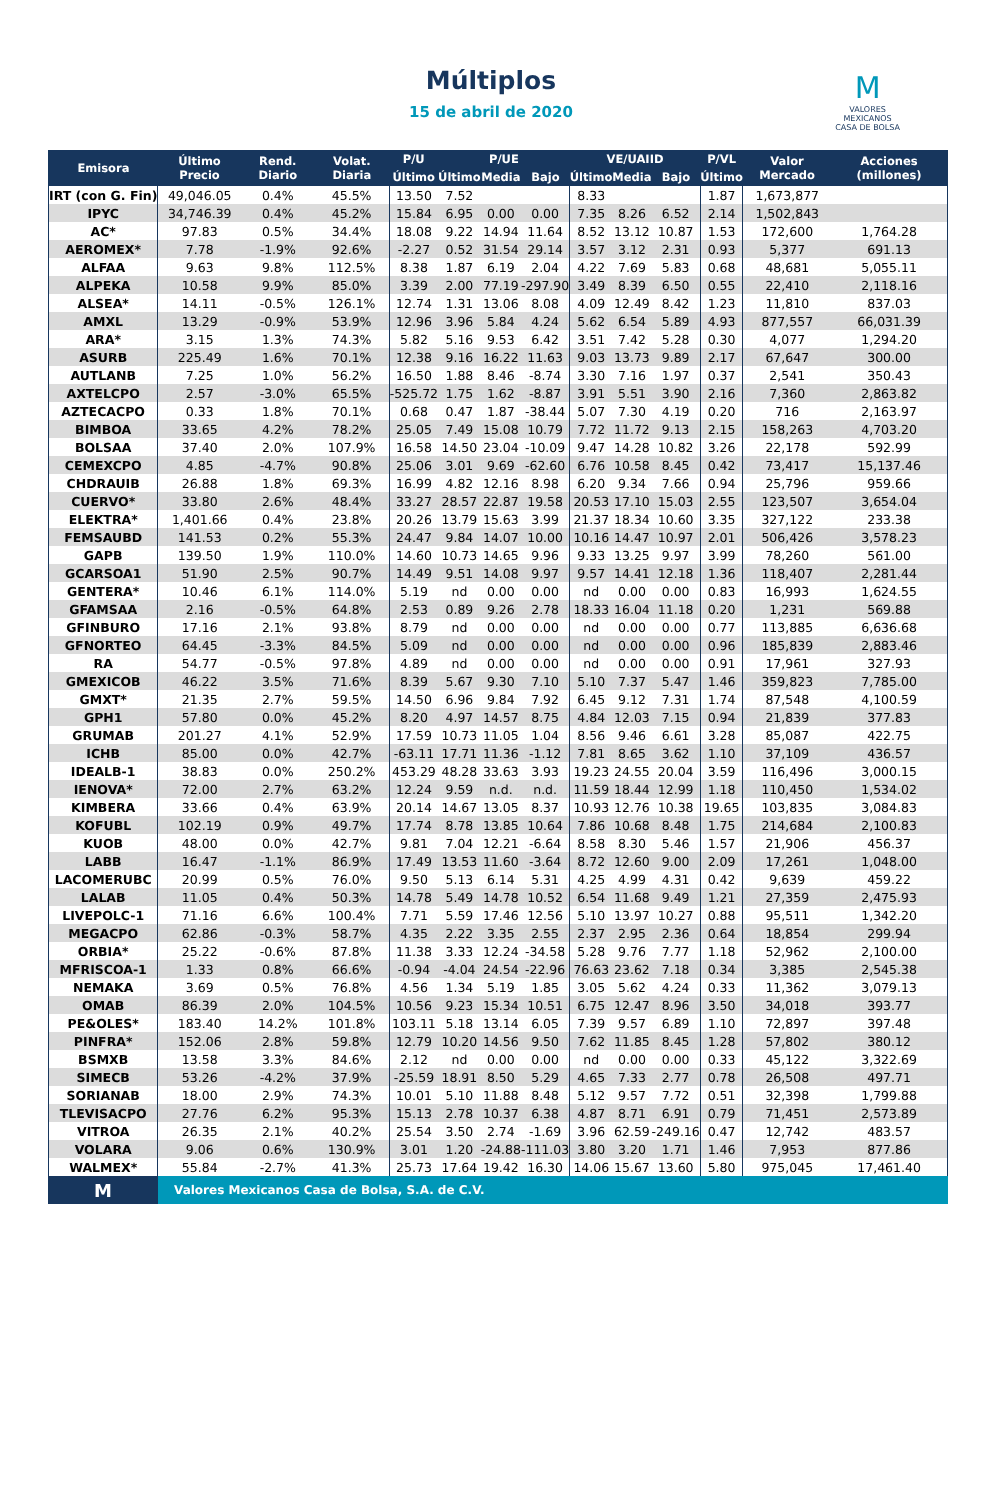Múltiplos
15 de abril de 2020
M
VALORES
MEXICANOS
CASA DE BOLSA
| Emisora | Último Precio | Rend. Diario | Volat. Diaria | P/U | P/UE | | | VE/UAIID | | | P/VL | Valor Mercado | Acciones (millones) |
| --- | --- | --- | --- | --- | --- | --- | --- | --- | --- | --- | --- | --- | --- |
| | | | | Último | Último | Media | Bajo | Último | Media | Bajo | Último | | |
| IRT (con G. Fin) | 49,046.05 | 0.4% | 45.5% | 13.50 | 7.52 | | | 8.33 | | | 1.87 | 1,673,877 | |
| IPYC | 34,746.39 | 0.4% | 45.2% | 15.84 | 6.95 | 0.00 | 0.00 | 7.35 | 8.26 | 6.52 | 2.14 | 1,502,843 | |
| AC* | 97.83 | 0.5% | 34.4% | 18.08 | 9.22 | 14.94 | 11.64 | 8.52 | 13.12 | 10.87 | 1.53 | 172,600 | 1,764.28 |
| AEROMEX* | 7.78 | -1.9% | 92.6% | -2.27 | 0.52 | 31.54 | 29.14 | 3.57 | 3.12 | 2.31 | 0.93 | 5,377 | 691.13 |
| ALFAA | 9.63 | 9.8% | 112.5% | 8.38 | 1.87 | 6.19 | 2.04 | 4.22 | 7.69 | 5.83 | 0.68 | 48,681 | 5,055.11 |
| ALPEKA | 10.58 | 9.9% | 85.0% | 3.39 | 2.00 | 77.19 | -297.90 | 3.49 | 8.39 | 6.50 | 0.55 | 22,410 | 2,118.16 |
| ALSEA* | 14.11 | -0.5% | 126.1% | 12.74 | 1.31 | 13.06 | 8.08 | 4.09 | 12.49 | 8.42 | 1.23 | 11,810 | 837.03 |
| AMXL | 13.29 | -0.9% | 53.9% | 12.96 | 3.96 | 5.84 | 4.24 | 5.62 | 6.54 | 5.89 | 4.93 | 877,557 | 66,031.39 |
| ARA* | 3.15 | 1.3% | 74.3% | 5.82 | 5.16 | 9.53 | 6.42 | 3.51 | 7.42 | 5.28 | 0.30 | 4,077 | 1,294.20 |
| ASURB | 225.49 | 1.6% | 70.1% | 12.38 | 9.16 | 16.22 | 11.63 | 9.03 | 13.73 | 9.89 | 2.17 | 67,647 | 300.00 |
| AUTLANB | 7.25 | 1.0% | 56.2% | 16.50 | 1.88 | 8.46 | -8.74 | 3.30 | 7.16 | 1.97 | 0.37 | 2,541 | 350.43 |
| AXTELCPO | 2.57 | -3.0% | 65.5% | -525.72 | 1.75 | 1.62 | -8.87 | 3.91 | 5.51 | 3.90 | 2.16 | 7,360 | 2,863.82 |
| AZTECACPO | 0.33 | 1.8% | 70.1% | 0.68 | 0.47 | 1.87 | -38.44 | 5.07 | 7.30 | 4.19 | 0.20 | 716 | 2,163.97 |
| BIMBOA | 33.65 | 4.2% | 78.2% | 25.05 | 7.49 | 15.08 | 10.79 | 7.72 | 11.72 | 9.13 | 2.15 | 158,263 | 4,703.20 |
| BOLSAA | 37.40 | 2.0% | 107.9% | 16.58 | 14.50 | 23.04 | -10.09 | 9.47 | 14.28 | 10.82 | 3.26 | 22,178 | 592.99 |
| CEMEXCPO | 4.85 | -4.7% | 90.8% | 25.06 | 3.01 | 9.69 | -62.60 | 6.76 | 10.58 | 8.45 | 0.42 | 73,417 | 15,137.46 |
| CHDRAUIB | 26.88 | 1.8% | 69.3% | 16.99 | 4.82 | 12.16 | 8.98 | 6.20 | 9.34 | 7.66 | 0.94 | 25,796 | 959.66 |
| CUERVO* | 33.80 | 2.6% | 48.4% | 33.27 | 28.57 | 22.87 | 19.58 | 20.53 | 17.10 | 15.03 | 2.55 | 123,507 | 3,654.04 |
| ELEKTRA* | 1,401.66 | 0.4% | 23.8% | 20.26 | 13.79 | 15.63 | 3.99 | 21.37 | 18.34 | 10.60 | 3.35 | 327,122 | 233.38 |
| FEMSAUBD | 141.53 | 0.2% | 55.3% | 24.47 | 9.84 | 14.07 | 10.00 | 10.16 | 14.47 | 10.97 | 2.01 | 506,426 | 3,578.23 |
| GAPB | 139.50 | 1.9% | 110.0% | 14.60 | 10.73 | 14.65 | 9.96 | 9.33 | 13.25 | 9.97 | 3.99 | 78,260 | 561.00 |
| GCARSOA1 | 51.90 | 2.5% | 90.7% | 14.49 | 9.51 | 14.08 | 9.97 | 9.57 | 14.41 | 12.18 | 1.36 | 118,407 | 2,281.44 |
| GENTERA* | 10.46 | 6.1% | 114.0% | 5.19 | nd | 0.00 | 0.00 | nd | 0.00 | 0.00 | 0.83 | 16,993 | 1,624.55 |
| GFAMSAA | 2.16 | -0.5% | 64.8% | 2.53 | 0.89 | 9.26 | 2.78 | 18.33 | 16.04 | 11.18 | 0.20 | 1,231 | 569.88 |
| GFINBURO | 17.16 | 2.1% | 93.8% | 8.79 | nd | 0.00 | 0.00 | nd | 0.00 | 0.00 | 0.77 | 113,885 | 6,636.68 |
| GFNORTEO | 64.45 | -3.3% | 84.5% | 5.09 | nd | 0.00 | 0.00 | nd | 0.00 | 0.00 | 0.96 | 185,839 | 2,883.46 |
| RA | 54.77 | -0.5% | 97.8% | 4.89 | nd | 0.00 | 0.00 | nd | 0.00 | 0.00 | 0.91 | 17,961 | 327.93 |
| GMEXICOB | 46.22 | 3.5% | 71.6% | 8.39 | 5.67 | 9.30 | 7.10 | 5.10 | 7.37 | 5.47 | 1.46 | 359,823 | 7,785.00 |
| GMXT* | 21.35 | 2.7% | 59.5% | 14.50 | 6.96 | 9.84 | 7.92 | 6.45 | 9.12 | 7.31 | 1.74 | 87,548 | 4,100.59 |
| GPH1 | 57.80 | 0.0% | 45.2% | 8.20 | 4.97 | 14.57 | 8.75 | 4.84 | 12.03 | 7.15 | 0.94 | 21,839 | 377.83 |
| GRUMAB | 201.27 | 4.1% | 52.9% | 17.59 | 10.73 | 11.05 | 1.04 | 8.56 | 9.46 | 6.61 | 3.28 | 85,087 | 422.75 |
| ICHB | 85.00 | 0.0% | 42.7% | -63.11 | 17.71 | 11.36 | -1.12 | 7.81 | 8.65 | 3.62 | 1.10 | 37,109 | 436.57 |
| IDEALB-1 | 38.83 | 0.0% | 250.2% | 453.29 | 48.28 | 33.63 | 3.93 | 19.23 | 24.55 | 20.04 | 3.59 | 116,496 | 3,000.15 |
| IENOVA* | 72.00 | 2.7% | 63.2% | 12.24 | 9.59 | n.d. | n.d. | 11.59 | 18.44 | 12.99 | 1.18 | 110,450 | 1,534.02 |
| KIMBERA | 33.66 | 0.4% | 63.9% | 20.14 | 14.67 | 13.05 | 8.37 | 10.93 | 12.76 | 10.38 | 19.65 | 103,835 | 3,084.83 |
| KOFUBL | 102.19 | 0.9% | 49.7% | 17.74 | 8.78 | 13.85 | 10.64 | 7.86 | 10.68 | 8.48 | 1.75 | 214,684 | 2,100.83 |
| KUOB | 48.00 | 0.0% | 42.7% | 9.81 | 7.04 | 12.21 | -6.64 | 8.58 | 8.30 | 5.46 | 1.57 | 21,906 | 456.37 |
| LABB | 16.47 | -1.1% | 86.9% | 17.49 | 13.53 | 11.60 | -3.64 | 8.72 | 12.60 | 9.00 | 2.09 | 17,261 | 1,048.00 |
| LACOMERUBC | 20.99 | 0.5% | 76.0% | 9.50 | 5.13 | 6.14 | 5.31 | 4.25 | 4.99 | 4.31 | 0.42 | 9,639 | 459.22 |
| LALAB | 11.05 | 0.4% | 50.3% | 14.78 | 5.49 | 14.78 | 10.52 | 6.54 | 11.68 | 9.49 | 1.21 | 27,359 | 2,475.93 |
| LIVEPOLC-1 | 71.16 | 6.6% | 100.4% | 7.71 | 5.59 | 17.46 | 12.56 | 5.10 | 13.97 | 10.27 | 0.88 | 95,511 | 1,342.20 |
| MEGACPO | 62.86 | -0.3% | 58.7% | 4.35 | 2.22 | 3.35 | 2.55 | 2.37 | 2.95 | 2.36 | 0.64 | 18,854 | 299.94 |
| ORBIA* | 25.22 | -0.6% | 87.8% | 11.38 | 3.33 | 12.24 | -34.58 | 5.28 | 9.76 | 7.77 | 1.18 | 52,962 | 2,100.00 |
| MFRISCOA-1 | 1.33 | 0.8% | 66.6% | -0.94 | -4.04 | 24.54 | -22.96 | 76.63 | 23.62 | 7.18 | 0.34 | 3,385 | 2,545.38 |
| NEMAKA | 3.69 | 0.5% | 76.8% | 4.56 | 1.34 | 5.19 | 1.85 | 3.05 | 5.62 | 4.24 | 0.33 | 11,362 | 3,079.13 |
| OMAB | 86.39 | 2.0% | 104.5% | 10.56 | 9.23 | 15.34 | 10.51 | 6.75 | 12.47 | 8.96 | 3.50 | 34,018 | 393.77 |
| PE&OLES* | 183.40 | 14.2% | 101.8% | 103.11 | 5.18 | 13.14 | 6.05 | 7.39 | 9.57 | 6.89 | 1.10 | 72,897 | 397.48 |
| PINFRA* | 152.06 | 2.8% | 59.8% | 12.79 | 10.20 | 14.56 | 9.50 | 7.62 | 11.85 | 8.45 | 1.28 | 57,802 | 380.12 |
| BSMXB | 13.58 | 3.3% | 84.6% | 2.12 | nd | 0.00 | 0.00 | nd | 0.00 | 0.00 | 0.33 | 45,122 | 3,322.69 |
| SIMECB | 53.26 | -4.2% | 37.9% | -25.59 | 18.91 | 8.50 | 5.29 | 4.65 | 7.33 | 2.77 | 0.78 | 26,508 | 497.71 |
| SORIANAB | 18.00 | 2.9% | 74.3% | 10.01 | 5.10 | 11.88 | 8.48 | 5.12 | 9.57 | 7.72 | 0.51 | 32,398 | 1,799.88 |
| TLEVISACPO | 27.76 | 6.2% | 95.3% | 15.13 | 2.78 | 10.37 | 6.38 | 4.87 | 8.71 | 6.91 | 0.79 | 71,451 | 2,573.89 |
| VITROA | 26.35 | 2.1% | 40.2% | 25.54 | 3.50 | 2.74 | -1.69 | 3.96 | 62.59 | -249.16 | 0.47 | 12,742 | 483.57 |
| VOLARA | 9.06 | 0.6% | 130.9% | 3.01 | 1.20 | -24.88 | -111.03 | 3.80 | 3.20 | 1.71 | 1.46 | 7,953 | 877.86 |
| WALMEX* | 55.84 | -2.7% | 41.3% | 25.73 | 17.64 | 19.42 | 16.30 | 14.06 | 15.67 | 13.60 | 5.80 | 975,045 | 17,461.40 |
M Valores Mexicanos Casa de Bolsa, S.A. de C.V.